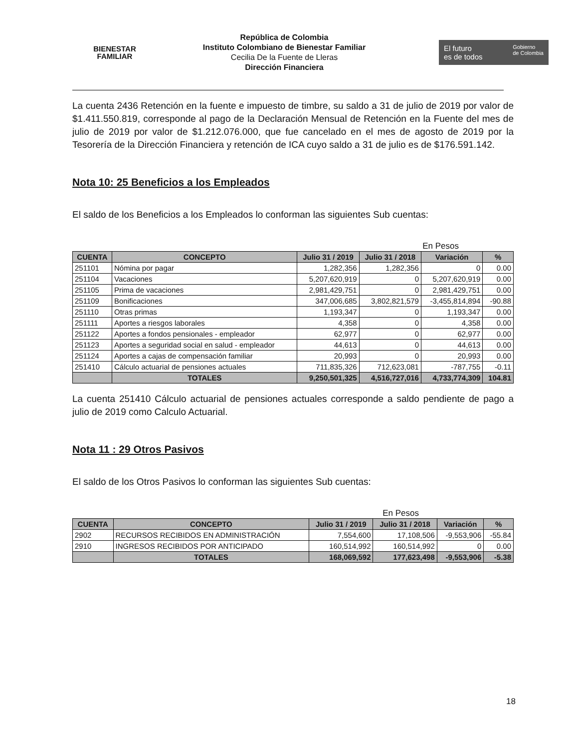BIENESTAR
FAMILIAR
República de Colombia
Instituto Colombiano de Bienestar Familiar
Cecilia De la Fuente de Lleras
Dirección Financiera
El futuro
es de todos Gobierno
de Colombia
La cuenta 2436 Retención en la fuente e impuesto de timbre, su saldo a 31 de julio de 2019 por valor de $1.411.550.819, corresponde al pago de la Declaración Mensual de Retención en la Fuente del mes de julio de 2019 por valor de $1.212.076.000, que fue cancelado en el mes de agosto de 2019 por la Tesorería de la Dirección Financiera y retención de ICA cuyo saldo a 31 de julio es de $176.591.142.
Nota 10: 25 Beneficios a los Empleados
El saldo de los Beneficios a los Empleados lo conforman las siguientes Sub cuentas:
En Pesos
| CUENTA | CONCEPTO | Julio 31 / 2019 | Julio 31 / 2018 | Variación | % |
| --- | --- | --- | --- | --- | --- |
| 251101 | Nómina por pagar | 1,282,356 | 1,282,356 | 0 | 0.00 |
| 251104 | Vacaciones | 5,207,620,919 | 0 | 5,207,620,919 | 0.00 |
| 251105 | Prima de vacaciones | 2,981,429,751 | 0 | 2,981,429,751 | 0.00 |
| 251109 | Bonificaciones | 347,006,685 | 3,802,821,579 | -3,455,814,894 | -90.88 |
| 251110 | Otras primas | 1,193,347 | 0 | 1,193,347 | 0.00 |
| 251111 | Aportes a riesgos laborales | 4,358 | 0 | 4,358 | 0.00 |
| 251122 | Aportes a fondos pensionales - empleador | 62,977 | 0 | 62,977 | 0.00 |
| 251123 | Aportes a seguridad social en salud - empleador | 44,613 | 0 | 44,613 | 0.00 |
| 251124 | Aportes a cajas de compensación familiar | 20,993 | 0 | 20,993 | 0.00 |
| 251410 | Cálculo actuarial de pensiones actuales | 711,835,326 | 712,623,081 | -787,755 | -0.11 |
| | TOTALES | 9,250,501,325 | 4,516,727,016 | 4,733,774,309 | 104.81 |
La cuenta 251410 Cálculo actuarial de pensiones actuales corresponde a saldo pendiente de pago a julio de 2019 como Calculo Actuarial.
Nota 11 : 29 Otros Pasivos
El saldo de los Otros Pasivos lo conforman las siguientes Sub cuentas:
En Pesos
| CUENTA | CONCEPTO | Julio 31 / 2019 | Julio 31 / 2018 | Variación | % |
| --- | --- | --- | --- | --- | --- |
| 2902 | RECURSOS RECIBIDOS EN ADMINISTRACIÓN | 7,554,600 | 17,108,506 | -9,553,906 | -55.84 |
| 2910 | INGRESOS RECIBIDOS POR ANTICIPADO | 160,514,992 | 160,514,992 | 0 | 0.00 |
| | TOTALES | 168,069,592 | 177,623,498 | -9,553,906 | -5.38 |
18